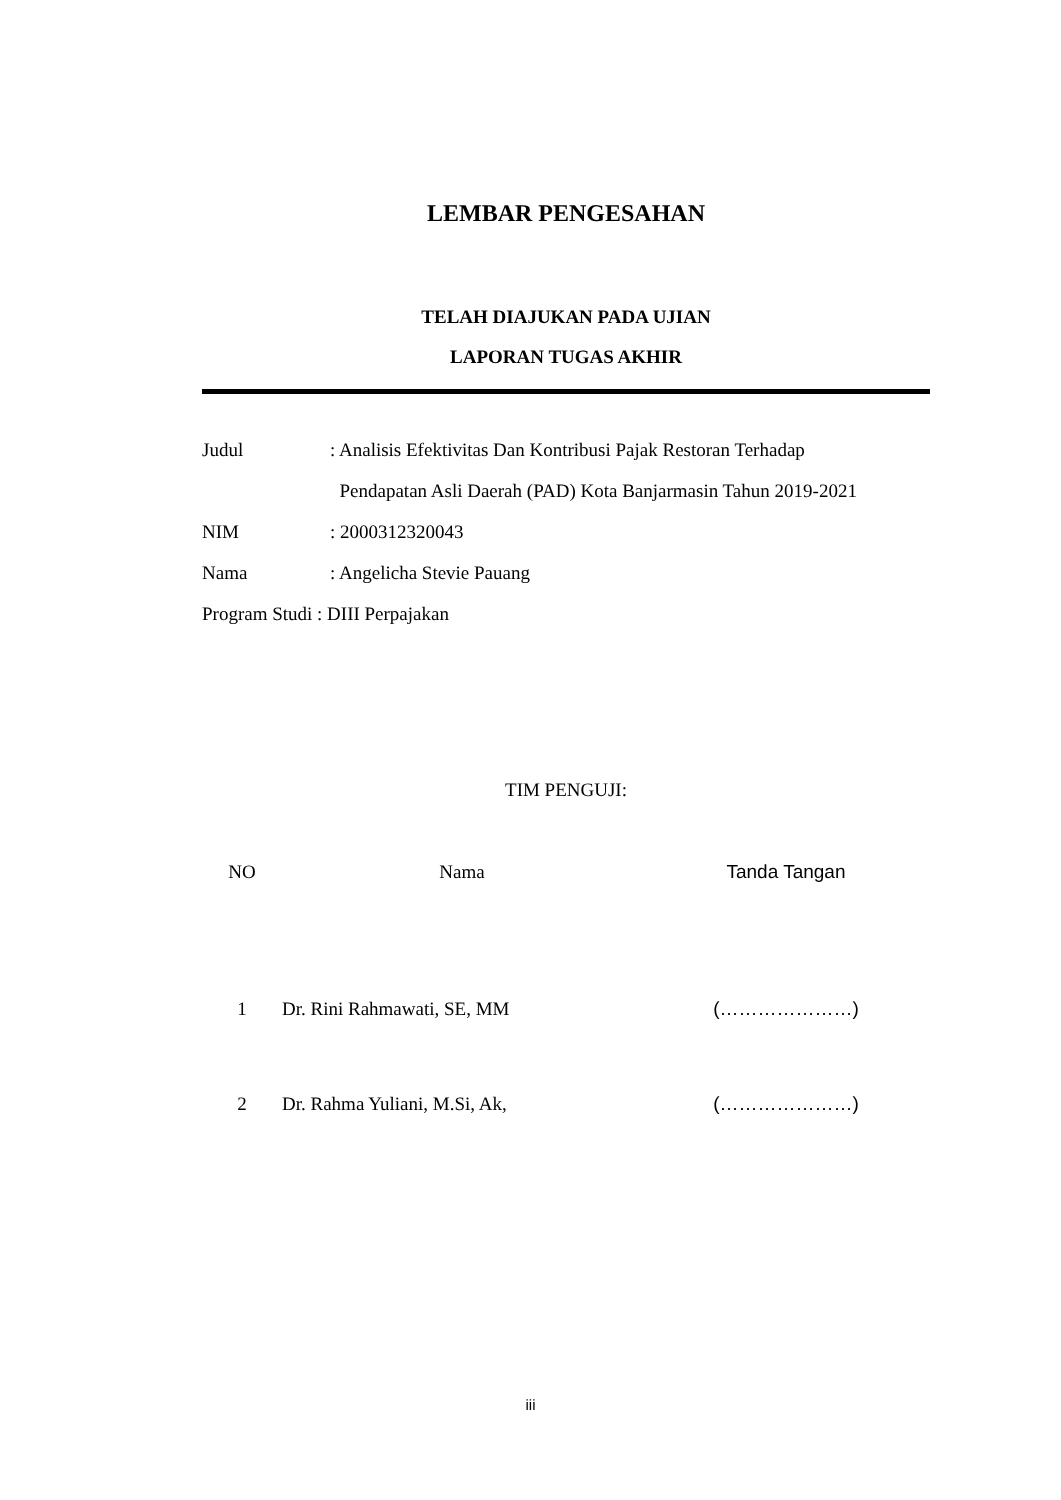LEMBAR PENGESAHAN
TELAH DIAJUKAN PADA UJIAN
LAPORAN TUGAS AKHIR
| Judul | : Analisis Efektivitas Dan Kontribusi Pajak Restoran Terhadap |
| | Pendapatan Asli Daerah (PAD) Kota Banjarmasin Tahun 2019-2021 |
| NIM | : 2000312320043 |
| Nama | : Angelicha Stevie Pauang |
| Program Studi : DIII Perpajakan | |
TIM PENGUJI:
| NO | Nama | Tanda Tangan |
| --- | --- | --- |
| 1 | Dr. Rini Rahmawati, SE, MM | (…………………) |
| 2 | Dr. Rahma Yuliani, M.Si, Ak, | (…………………) |
iii